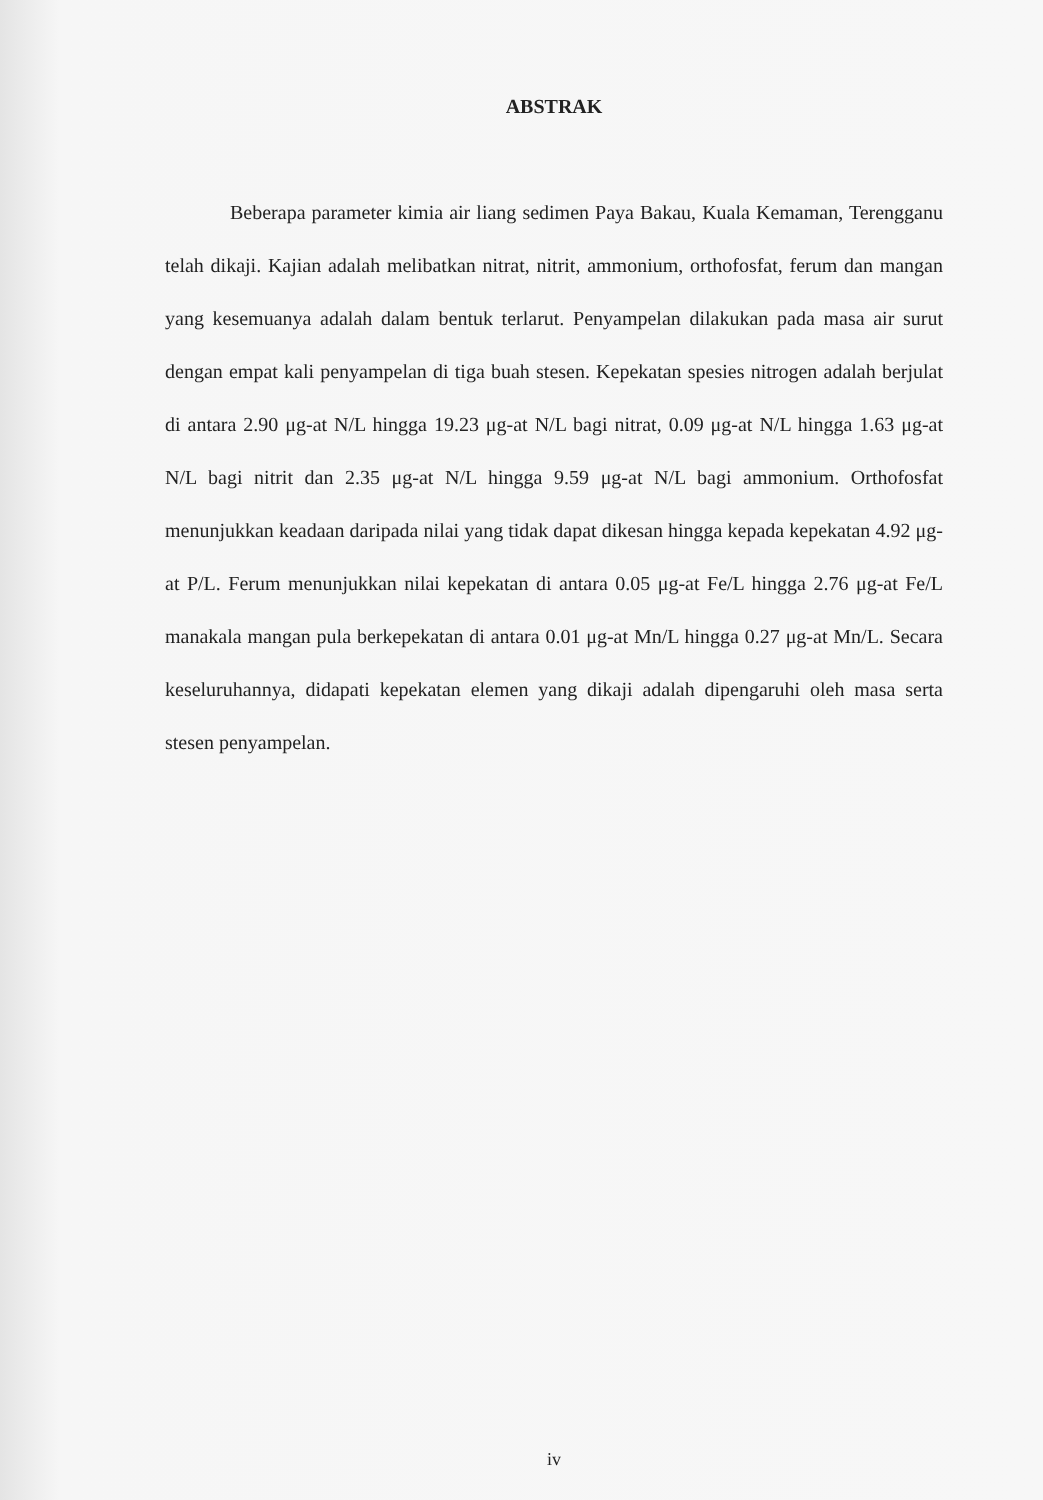ABSTRAK
Beberapa parameter kimia air liang sedimen Paya Bakau, Kuala Kemaman, Terengganu telah dikaji. Kajian adalah melibatkan nitrat, nitrit, ammonium, orthofosfat, ferum dan mangan yang kesemuanya adalah dalam bentuk terlarut. Penyampelan dilakukan pada masa air surut dengan empat kali penyampelan di tiga buah stesen. Kepekatan spesies nitrogen adalah berjulat di antara 2.90 μg-at N/L hingga 19.23 μg-at N/L bagi nitrat, 0.09 μg-at N/L hingga 1.63 μg-at N/L bagi nitrit dan 2.35 μg-at N/L hingga 9.59 μg-at N/L bagi ammonium. Orthofosfat menunjukkan keadaan daripada nilai yang tidak dapat dikesan hingga kepada kepekatan 4.92 μg-at P/L. Ferum menunjukkan nilai kepekatan di antara 0.05 μg-at Fe/L hingga 2.76 μg-at Fe/L manakala mangan pula berkepekatan di antara 0.01 μg-at Mn/L hingga 0.27 μg-at Mn/L. Secara keseluruhannya, didapati kepekatan elemen yang dikaji adalah dipengaruhi oleh masa serta stesen penyampelan.
iv